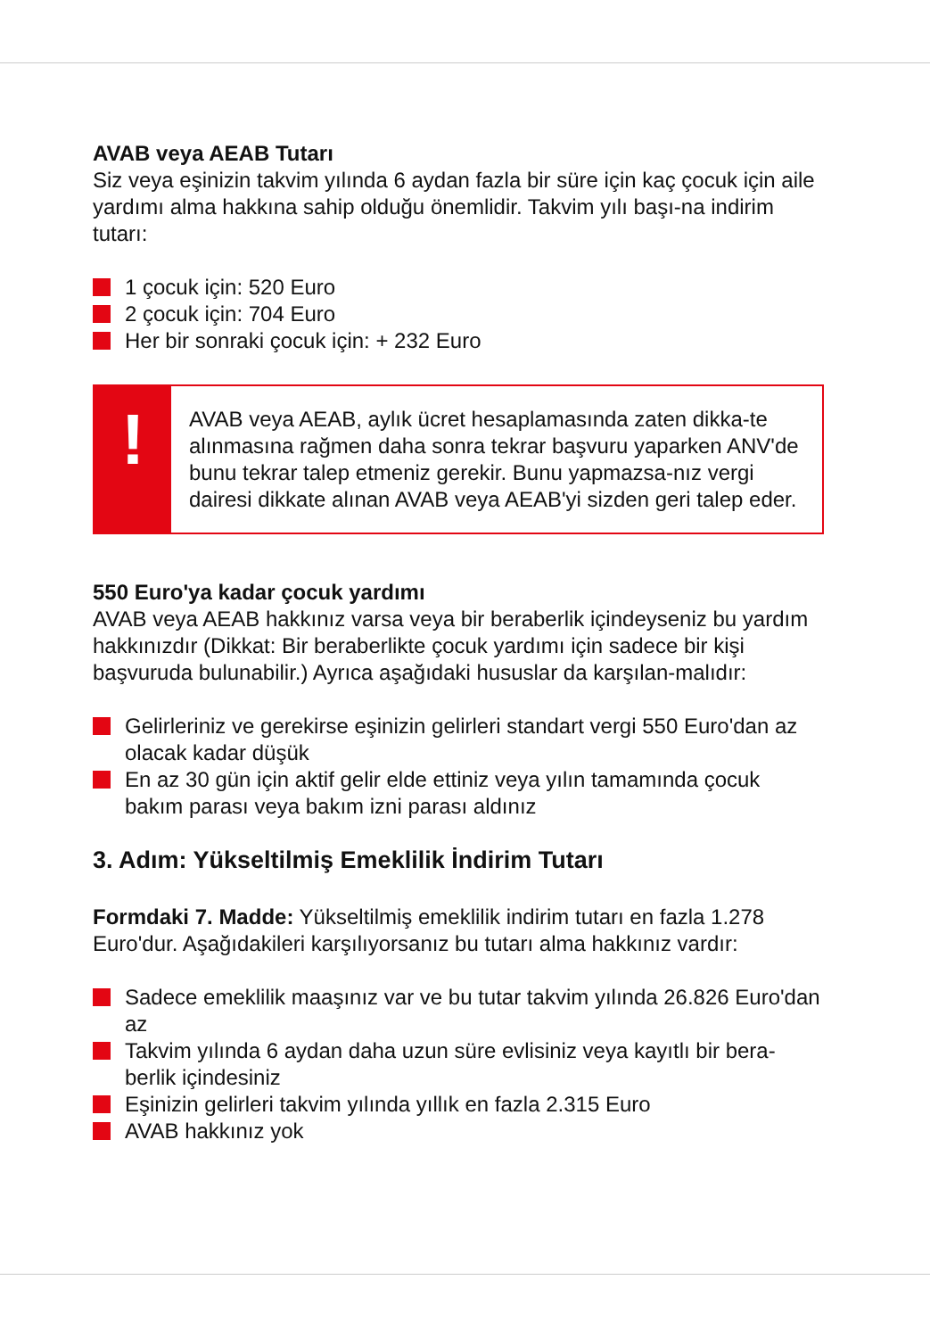AVAB veya AEAB Tutarı
Siz veya eşinizin takvim yılında 6 aydan fazla bir süre için kaç çocuk için aile yardımı alma hakkına sahip olduğu önemlidir. Takvim yılı başı-na indirim tutarı:
1 çocuk için: 520 Euro
2 çocuk için: 704 Euro
Her bir sonraki çocuk için: + 232 Euro
!
AVAB veya AEAB, aylık ücret hesaplamasında zaten dikka-te alınmasına rağmen daha sonra tekrar başvuru yaparken ANV'de bunu tekrar talep etmeniz gerekir. Bunu yapmazsa-nız vergi dairesi dikkate alınan AVAB veya AEAB'yi sizden geri talep eder.
550 Euro'ya kadar çocuk yardımı
AVAB veya AEAB hakkınız varsa veya bir beraberlik içindeyseniz bu yardım hakkınızdır (Dikkat: Bir beraberlikte çocuk yardımı için sadece bir kişi başvuruda bulunabilir.) Ayrıca aşağıdaki hususlar da karşılan-malıdır:
Gelirleriniz ve gerekirse eşinizin gelirleri standart vergi 550 Euro'dan az olacak kadar düşük
En az 30 gün için aktif gelir elde ettiniz veya yılın tamamında çocuk bakım parası veya bakım izni parası aldınız
3. Adım: Yükseltilmiş Emeklilik İndirim Tutarı
Formdaki 7. Madde: Yükseltilmiş emeklilik indirim tutarı en fazla 1.278 Euro'dur. Aşağıdakileri karşılıyorsanız bu tutarı alma hakkınız vardır:
Sadece emeklilik maaşınız var ve bu tutar takvim yılında 26.826 Euro'dan az
Takvim yılında 6 aydan daha uzun süre evlisiniz veya kayıtlı bir bera-berlik içindesiniz
Eşinizin gelirleri takvim yılında yıllık en fazla 2.315 Euro
AVAB hakkınız yok